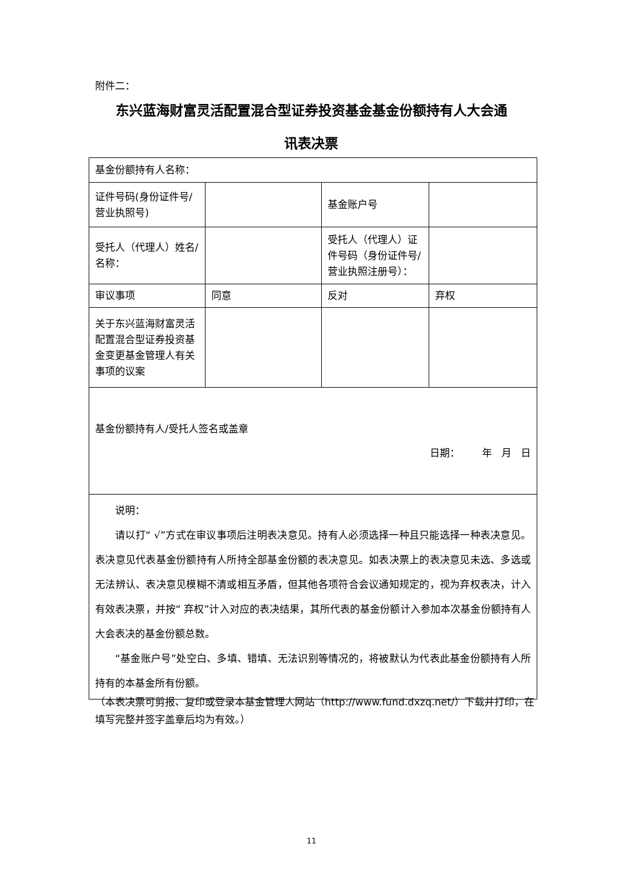附件二：
东兴蓝海财富灵活配置混合型证券投资基金基金份额持有人大会通
讯表决票
| 基金份额持有人名称： | | | |
| 证件号码(身份证件号/营业执照号) | | 基金账户号 | |
| 受托人（代理人）姓名/名称： | | 受托人（代理人）证件号码（身份证件号/营业执照注册号）： | |
| 审议事项 | 同意 | 反对 | 弃权 |
| 关于东兴蓝海财富灵活配置混合型证券投资基金变更基金管理人有关事项的议案 | | | |
| 基金份额持有人/受托人签名或盖章 日期： 年 月 日 | | | |
| 说明： 请以打“ √”方式在审议事项后注明表决意见。持有人必须选择一种且只能选择一种表决意见。表决意见代表基金份额持有人所持全部基金份额的表决意见。如表决票上的表决意见未选、多选或无法辨认、表决意见模糊不清或相互矛盾，但其他各项符合会议通知规定的，视为弃权表决，计入有效表决票，并按“ 弃权”计入对应的表决结果，其所代表的基金份额计入参加本次基金份额持有人大会表决的基金份额总数。 “基金账户号”处空白、多填、错填、无法识别等情况的，将被默认为代表此基金份额持有人所持有的本基金所有份额。 | | | |
（本表决票可剪报、复印或登录本基金管理人网站（http://www.fund.dxzq.net/）下载并打印，在填写完整并签字盖章后均为有效。）
11